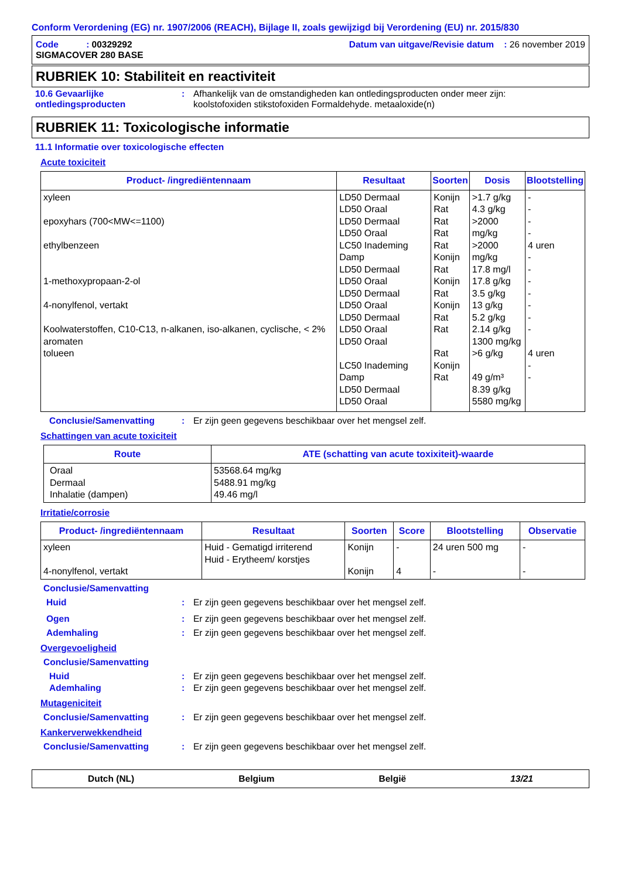Conform Verordening (EG) nr. 1907/2006 (REACH), Bijlage II, zoals gewijzigd bij Verordening (EU) nr. 2015/830
Code : 00329292
SIGMACOVER 280 BASE
Datum van uitgave/Revisie datum : 26 november 2019
RUBRIEK 10: Stabiliteit en reactiviteit
10.6 Gevaarlijke ontledingsproducten
: Afhankelijk van de omstandigheden kan ontledingsproducten onder meer zijn:
koolstofoxiden stikstofoxiden Formaldehyde. metaaloxide(n)
RUBRIEK 11: Toxicologische informatie
11.1 Informatie over toxicologische effecten
Acute toxiciteit
| Product- /ingrediëntennaam | Resultaat | Soorten | Dosis | Blootstelling |
| --- | --- | --- | --- | --- |
| xyleen epoxyhars (700<MW<=1100) ethylbenzeen 1-methoxypropaan-2-ol 4-nonylfenol, vertakt Koolwaterstoffen, C10-C13, n-alkanen, iso-alkanen, cyclische, < 2% aromaten tolueen | LD50 Dermaal LD50 Oraal LD50 Dermaal LD50 Oraal LC50 Inademing Damp LD50 Dermaal LD50 Oraal LD50 Dermaal LD50 Oraal LD50 Dermaal LD50 Oraal LD50 Oraal LC50 Inademing Damp LD50 Dermaal LD50 Oraal | Konijn Rat Rat Rat Rat Konijn Rat Konijn Rat Konijn Rat Rat Rat Konijn Rat | >1.7 g/kg 4.3 g/kg >2000 mg/kg >2000 mg/kg 17.8 mg/l 17.8 g/kg 3.5 g/kg 13 g/kg 5.2 g/kg 2.14 g/kg 1300 mg/kg >6 g/kg 49 g/m³ 8.39 g/kg 5580 mg/kg | - - - - 4 uren - - - - - - - 4 uren - - |
Conclusie/Samenvatting : Er zijn geen gegevens beschikbaar over het mengsel zelf.
Schattingen van acute toxiciteit
| Route | ATE (schatting van acute toxixiteit)-waarde |
| --- | --- |
| Oraal Dermaal Inhalatie (dampen) | 53568.64 mg/kg 5488.91 mg/kg 49.46 mg/l |
Irritatie/corrosie
| Product- /ingrediëntennaam | Resultaat | Soorten | Score | Blootstelling | Observatie |
| --- | --- | --- | --- | --- | --- |
| xyleen 4-nonylfenol, vertakt | Huid - Gematigd irriterend Huid - Erytheem/ korstjes | Konijn Konijn | - 4 | 24 uren 500 mg - | - - |
Conclusie/Samenvatting
Huid : Er zijn geen gegevens beschikbaar over het mengsel zelf.
Ogen : Er zijn geen gegevens beschikbaar over het mengsel zelf.
Ademhaling : Er zijn geen gegevens beschikbaar over het mengsel zelf.
Overgevoeligheid
Conclusie/Samenvatting
Huid : Er zijn geen gegevens beschikbaar over het mengsel zelf.
Ademhaling : Er zijn geen gegevens beschikbaar over het mengsel zelf.
Mutageniciteit
Conclusie/Samenvatting : Er zijn geen gegevens beschikbaar over het mengsel zelf.
Kankerverwekkendheid
Conclusie/Samenvatting : Er zijn geen gegevens beschikbaar over het mengsel zelf.
Dutch (NL) Belgium België 13/21